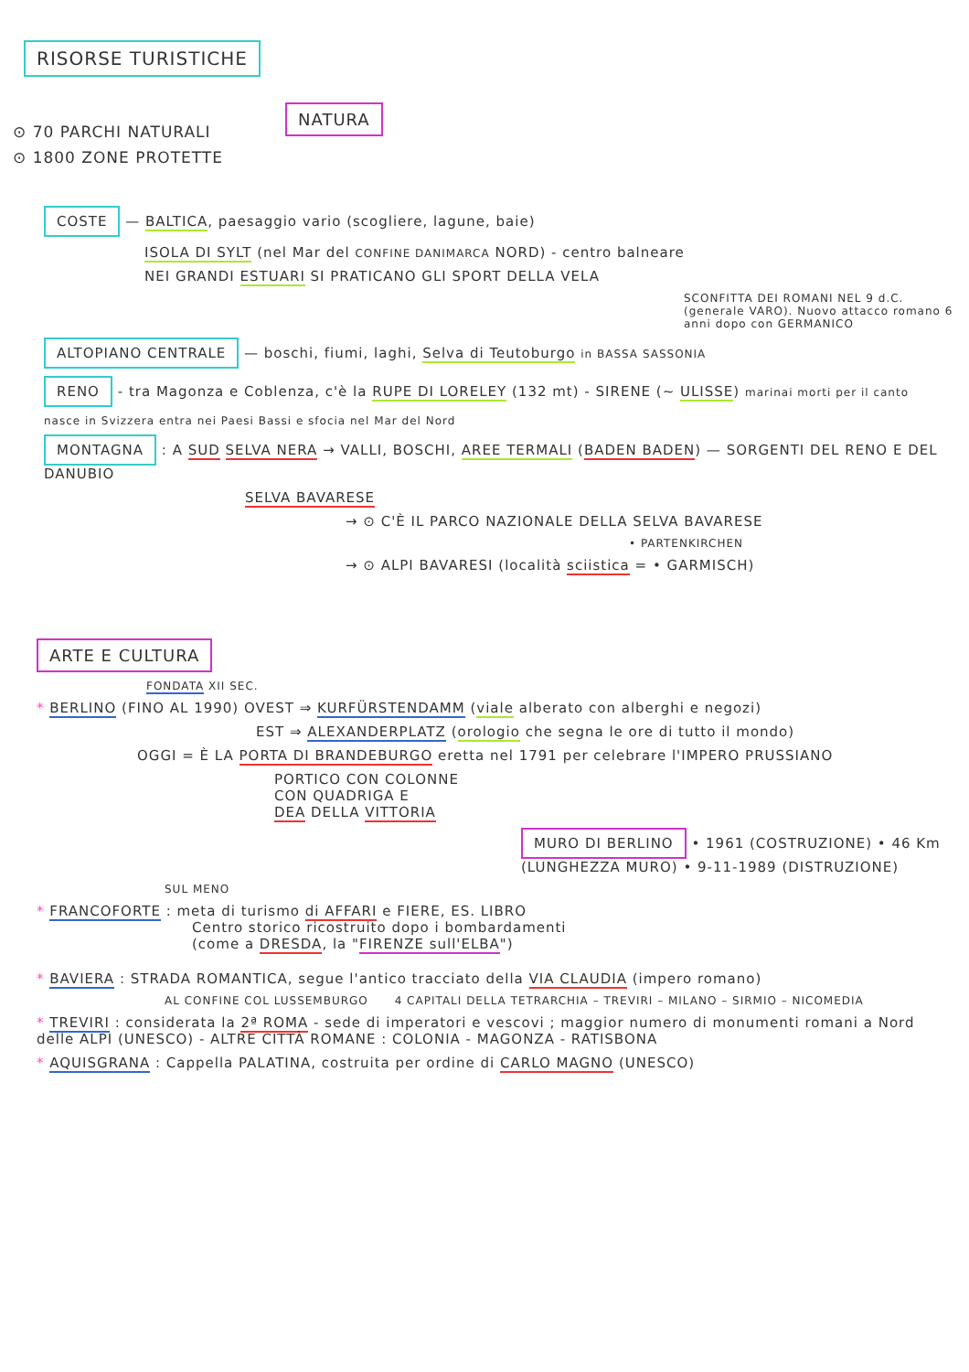RISORSE TURISTICHE
NATURA
⊙ 70 PARCHI NATURALI
⊙ 1800 ZONE PROTETTE
COSTE — BALTICA, paesaggio vario (scogliere, lagune, baie)
ISOLA DI SYLT (nel Mar del CONFINE DANIMARCA NORD) - centro balneare
NEI GRANDI ESTUARI SI PRATICANO GLI SPORT DELLA VELA
SCONFITTA DEI ROMANI NEL 9 d.C. (generale VARO). Nuovo attacco romano 6 anni dopo con GERMANICO
ALTOPIANO CENTRALE — boschi, fiumi, laghi, Selva di Teutoburgo in BASSA SASSONIA
RENO - tra Magonza e Coblenza, c'è la RUPE DI LORELEY (132 mt) - SIRENE (~ ULISSE) marinai morti per il canto
nasce in Svizzera entra nei Paesi Bassi e sfocia nel Mar del Nord
MONTAGNA : A SUD SELVA NERA → VALLI, BOSCHI, AREE TERMALI (BADEN BADEN) — SORGENTI DEL RENO E DEL DANUBIO
SELVA BAVARESE
→ ⊙ C'È IL PARCO NAZIONALE DELLA SELVA BAVARESE
• PARTENKIRCHEN
→ ⊙ ALPI BAVARESI (località sciistica = • GARMISCH)
ARTE E CULTURA
FONDATA XII SEC.
* BERLINO (FINO AL 1990) OVEST ⇒ KURFÜRSTENDAMM (viale alberato con alberghi e negozi)
EST ⇒ ALEXANDERPLATZ (orologio che segna le ore di tutto il mondo)
OGGI = È LA PORTA DI BRANDEBURGO eretta nel 1791 per celebrare l'IMPERO PRUSSIANO
PORTICO CON COLONNE
CON QUADRIGA E
DEA DELLA VITTORIA
MURO DI BERLINO • 1961 (COSTRUZIONE) • 46 Km (LUNGHEZZA MURO) • 9-11-1989 (DISTRUZIONE)
SUL MENO
* FRANCOFORTE : meta di turismo di AFFARI e FIERE, ES. LIBRO
Centro storico ricostruito dopo i bombardamenti
(come a DRESDA, la "FIRENZE sull'ELBA")
* BAVIERA : STRADA ROMANTICA, segue l'antico tracciato della VIA CLAUDIA (impero romano)
AL CONFINE COL LUSSEMBURGO 4 CAPITALI DELLA TETRARCHIA – TREVIRI – MILANO – SIRMIO – NICOMEDIA
* TREVIRI : considerata la 2ª ROMA - sede di imperatori e vescovi ; maggior numero di monumenti romani a Nord delle ALPI (UNESCO) - ALTRE CITTÀ ROMANE : COLONIA - MAGONZA - RATISBONA
* AQUISGRANA : Cappella PALATINA, costruita per ordine di CARLO MAGNO (UNESCO)